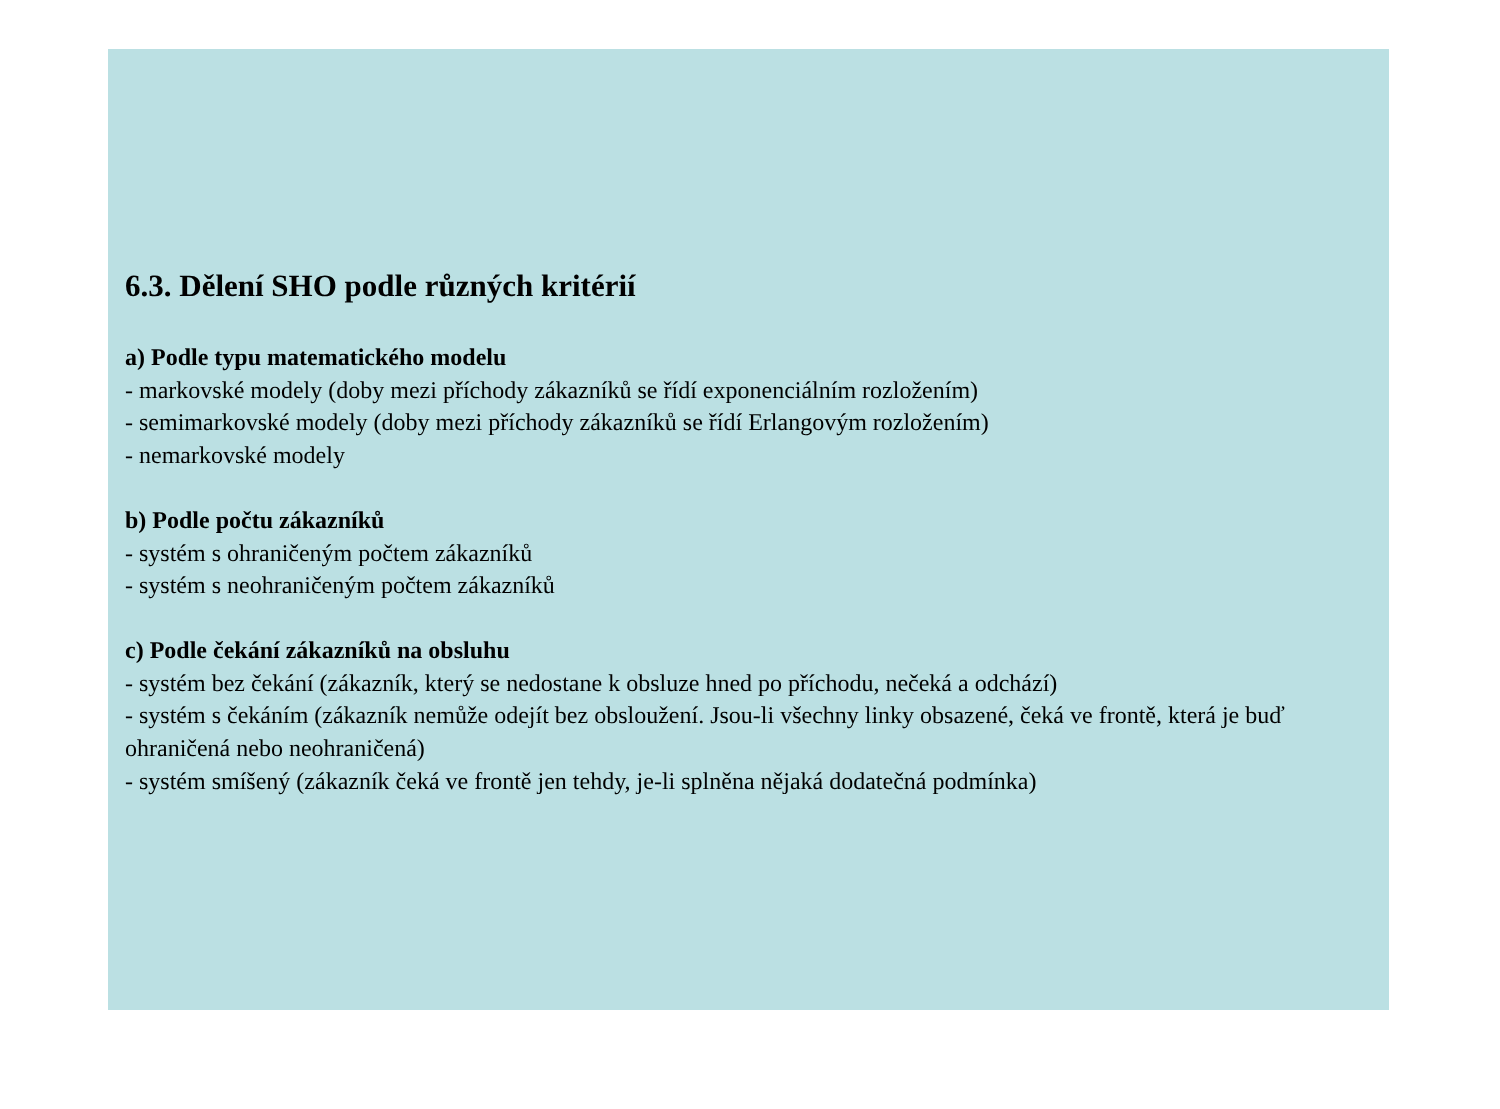6.3. Dělení SHO podle různých kritérií
a) Podle typu matematického modelu
- markovské modely (doby mezi příchody zákazníků se řídí exponenciálním rozložením)
- semimarkovské modely (doby mezi příchody zákazníků se řídí Erlangovým rozložením)
- nemarkovské modely
b) Podle počtu zákazníků
- systém s ohraničeným počtem zákazníků
- systém s neohraničeným počtem zákazníků
c) Podle čekání zákazníků na obsluhu
- systém bez čekání (zákazník, který se nedostane k obsluze hned po příchodu, nečeká a odchází)
- systém s čekáním (zákazník nemůže odejít bez obsloužení. Jsou-li všechny linky obsazené, čeká ve frontě, která je buď ohraničená nebo neohraničená)
- systém smíšený (zákazník čeká ve frontě jen tehdy, je-li splněna nějaká dodatečná podmínka)